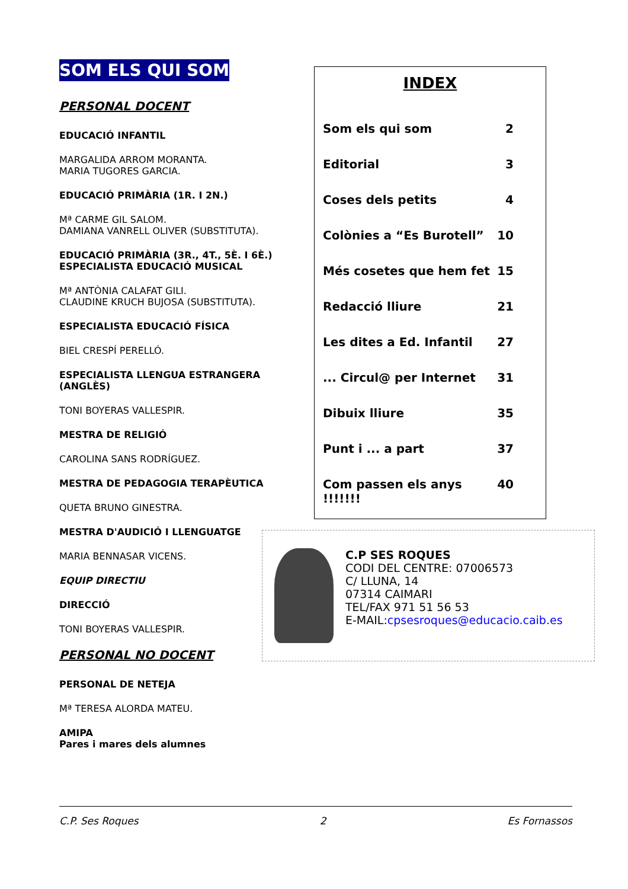SOM ELS QUI SOM
PERSONAL DOCENT
EDUCACIÓ INFANTIL
MARGALIDA ARROM MORANTA.
MARIA TUGORES GARCIA.
EDUCACIÓ PRIMÀRIA (1R. I 2N.)
Mª CARME GIL SALOM.
DAMIANA VANRELL OLIVER (SUBSTITUTA).
EDUCACIÓ PRIMÀRIA (3R., 4T., 5È. I 6È.)
ESPECIALISTA EDUCACIÓ MUSICAL
Mª ANTÒNIA CALAFAT GILI.
CLAUDINE KRUCH BUJOSA (SUBSTITUTA).
ESPECIALISTA EDUCACIÓ FÍSICA
BIEL CRESPÍ PERELLÓ.
ESPECIALISTA LLENGUA ESTRANGERA (ANGLÈS)
TONI BOYERAS VALLESPIR.
MESTRA DE RELIGIÓ
CAROLINA SANS RODRÍGUEZ.
MESTRA DE PEDAGOGIA TERAPÈUTICA
QUETA BRUNO GINESTRA.
MESTRA D'AUDICIÓ I LLENGUATGE
MARIA BENNASAR VICENS.
EQUIP DIRECTIU
DIRECCIÓ
TONI BOYERAS VALLESPIR.
PERSONAL NO DOCENT
PERSONAL DE NETEJA
Mª TERESA ALORDA MATEU.
AMIPA
Pares i mares dels alumnes
INDEX
Som els qui som 2
Editorial 3
Coses dels petits 4
Colònies a “Es Burotell” 10
Més cosetes que hem fet 15
Redacció lliure 21
Les dites a Ed. Infantil 27
... Circul@ per Internet 31
Dibuix lliure 35
Punt i ... a part 37
Com passen els anys !!!!!!! 40
C.P SES ROQUES
CODI DEL CENTRE: 07006573
C/ LLUNA, 14
07314 CAIMARI
TEL/FAX 971 51 56 53
E-MAIL:cpsesroques@educacio.caib.es
C.P. Ses Roques 2 Es Fornassos